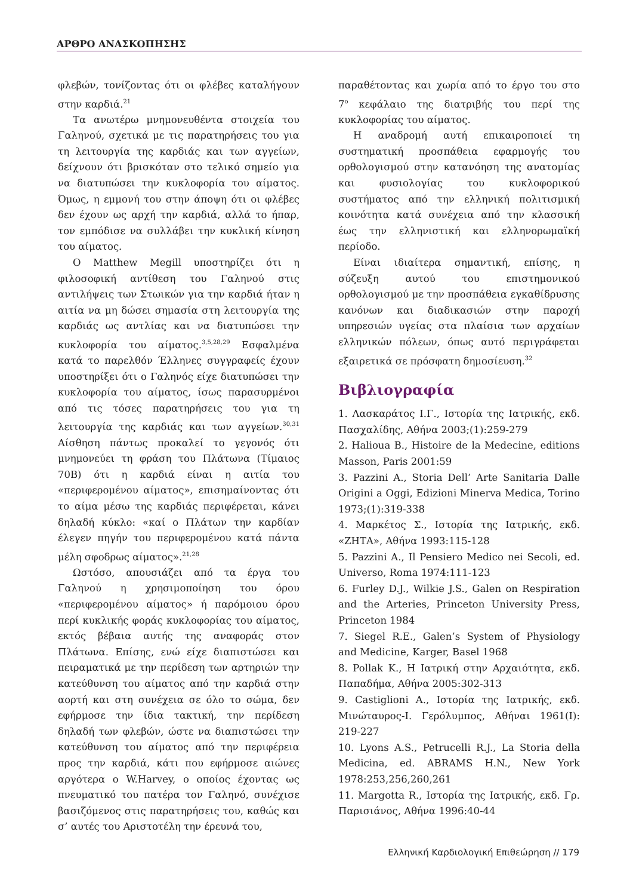ΑΡΘΡΟ ΑΝΑΣΚΟΠΗΣΗΣ
φλεβών, τονίζοντας ότι οι φλέβες καταλήγουν στην καρδιά.<sup>21</sup>
Τα ανωτέρω μνημονευθέντα στοιχεία του Γαληνού, σχετικά με τις παρατηρήσεις του για τη λειτουργία της καρδιάς και των αγγείων, δείχνουν ότι βρισκόταν στο τελικό σημείο για να διατυπώσει την κυκλοφορία του αίματος. Όμως, η εμμονή του στην άποψη ότι οι φλέβες δεν έχουν ως αρχή την καρδιά, αλλά το ήπαρ, τον εμπόδισε να συλλάβει την κυκλική κίνηση του αίματος.
Ο Matthew Megill υποστηρίζει ότι η φιλοσοφική αντίθεση του Γαληνού στις αντιλήψεις των Στωικών για την καρδιά ήταν η αιτία να μη δώσει σημασία στη λειτουργία της καρδιάς ως αντλίας και να διατυπώσει την κυκλοφορία του αίματος.<sup>3,5,28,29</sup> Εσφαλμένα κατά το παρελθόν Έλληνες συγγραφείς έχουν υποστηρίξει ότι ο Γαληνός είχε διατυπώσει την κυκλοφορία του αίματος, ίσως παρασυρμένοι από τις τόσες παρατηρήσεις του για τη λειτουργία της καρδιάς και των αγγείων.<sup>30,31</sup> Αίσθηση πάντως προκαλεί το γεγονός ότι μνημονεύει τη φράση του Πλάτωνα (Τίμαιος 70Β) ότι η καρδιά είναι η αιτία του «περιφερομένου αίματος», επισημαίνοντας ότι το αίμα μέσω της καρδιάς περιφέρεται, κάνει δηλαδή κύκλο: «καί ο Πλάτων την καρδίαν έλεγεν πηγήν του περιφερομένου κατά πάντα μέλη σφοδρως αίματος».<sup>21,28</sup>
Ωστόσο, απουσιάζει από τα έργα του Γαληνού η χρησιμοποίηση του όρου «περιφερομένου αίματος» ή παρόμοιου όρου περί κυκλικής φοράς κυκλοφορίας του αίματος, εκτός βέβαια αυτής της αναφοράς στον Πλάτωνα. Επίσης, ενώ είχε διαπιστώσει και πειραματικά με την περίδεση των αρτηριών την κατεύθυνση του αίματος από την καρδιά στην αορτή και στη συνέχεια σε όλο το σώμα, δεν εφήρμοσε την ίδια τακτική, την περίδεση δηλαδή των φλεβών, ώστε να διαπιστώσει την κατεύθυνση του αίματος από την περιφέρεια προς την καρδιά, κάτι που εφήρμοσε αιώνες αργότερα ο W.Harvey, ο οποίος έχοντας ως πνευματικό του πατέρα τον Γαληνό, συνέχισε βασιζόμενος στις παρατηρήσεις του, καθώς και σ’ αυτές του Αριστοτέλη την έρευνά του,
παραθέτοντας και χωρία από το έργο του στο 7<sup>ο</sup> κεφάλαιο της διατριβής του περί της κυκλοφορίας του αίματος.
Η αναδρομή αυτή επικαιροποιεί τη συστηματική προσπάθεια εφαρμογής του ορθολογισμού στην κατανόηση της ανατομίας και φυσιολογίας του κυκλοφορικού συστήματος από την ελληνική πολιτισμική κοινότητα κατά συνέχεια από την κλασσική έως την ελληνιστική και ελληνορωμαϊκή περίοδο.
Είναι ιδιαίτερα σημαντική, επίσης, η σύζευξη αυτού του επιστημονικού ορθολογισμού με την προσπάθεια εγκαθίδρυσης κανόνων και διαδικασιών στην παροχή υπηρεσιών υγείας στα πλαίσια των αρχαίων ελληνικών πόλεων, όπως αυτό περιγράφεται εξαιρετικά σε πρόσφατη δημοσίευση.<sup>32</sup>
Βιβλιογραφία
1. Λασκαράτος Ι.Γ., Ιστορία της Ιατρικής, εκδ. Πασχαλίδης, Αθήνα 2003;(1):259-279
2. Halioua B., Histoire de la Medecine, editions Masson, Paris 2001:59
3. Pazzini A., Storia Dell’ Arte Sanitaria Dalle Origini a Oggi, Edizioni Minerva Medica, Torino 1973;(1):319-338
4. Μαρκέτος Σ., Ιστορία της Ιατρικής, εκδ. «ΖΗΤΑ», Αθήνα 1993:115-128
5. Pazzini A., Il Pensiero Medico nei Secoli, ed. Universo, Roma 1974:111-123
6. Furley D.J., Wilkie J.S., Galen on Respiration and the Arteries, Princeton University Press, Princeton 1984
7. Siegel R.E., Galen’s System of Physiology and Medicine, Karger, Basel 1968
8. Pollak K., Η Ιατρική στην Αρχαιότητα, εκδ. Παπαδήμα, Αθήνα 2005:302-313
9. Castiglioni A., Ιστορία της Ιατρικής, εκδ. Μινώταυρος-Ι. Γερόλυμπος, Αθήναι 1961(Ι): 219-227
10. Lyons A.S., Petrucelli R.J., La Storia della Medicina, ed. ABRAMS H.N., New York 1978:253,256,260,261
11. Margotta R., Ιστορία της Ιατρικής, εκδ. Γρ. Παρισιάνος, Αθήνα 1996:40-44
Ελληνική Καρδιολογική Επιθεώρηση // 179